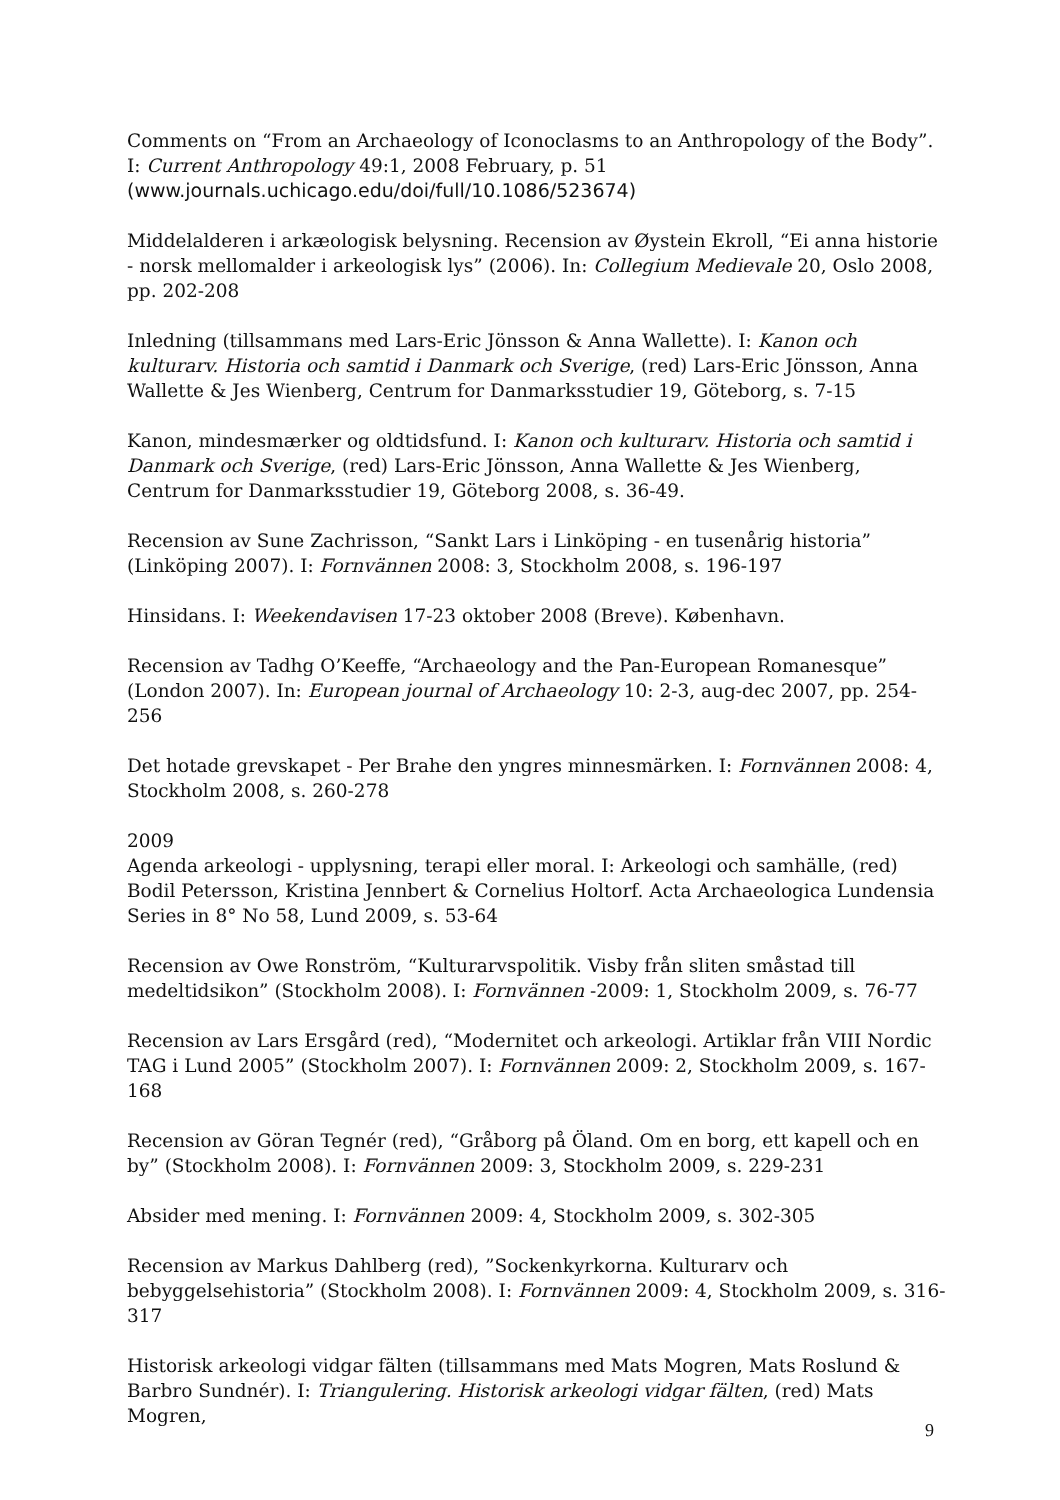Comments on “From an Archaeology of Iconoclasms to an Anthropology of the Body”. I: Current Anthropology 49:1, 2008 February, p. 51
(www.journals.uchicago.edu/doi/full/10.1086/523674)
Middelalderen i arkæologisk belysning. Recension av Øystein Ekroll, “Ei anna historie - norsk mellomalder i arkeologisk lys” (2006). In: Collegium Medievale 20, Oslo 2008, pp. 202-208
Inledning (tillsammans med Lars-Eric Jönsson & Anna Wallette). I: Kanon och kulturarv. Historia och samtid i Danmark och Sverige, (red) Lars-Eric Jönsson, Anna Wallette & Jes Wienberg, Centrum for Danmarksstudier 19, Göteborg, s. 7-15
Kanon, mindesmærker og oldtidsfund. I: Kanon och kulturarv. Historia och samtid i Danmark och Sverige, (red) Lars-Eric Jönsson, Anna Wallette & Jes Wienberg, Centrum for Danmarksstudier 19, Göteborg 2008, s. 36-49.
Recension av Sune Zachrisson, “Sankt Lars i Linköping - en tusenårig historia” (Linköping 2007). I: Fornvännen 2008: 3, Stockholm 2008, s. 196-197
Hinsidans. I: Weekendavisen 17-23 oktober 2008 (Breve). København.
Recension av Tadhg O’Keeffe, “Archaeology and the Pan-European Romanesque” (London 2007). In: European journal of Archaeology 10: 2-3, aug-dec 2007, pp. 254-256
Det hotade grevskapet - Per Brahe den yngres minnesmärken. I: Fornvännen 2008: 4, Stockholm 2008, s. 260-278
2009
Agenda arkeologi - upplysning, terapi eller moral. I: Arkeologi och samhälle, (red) Bodil Petersson, Kristina Jennbert & Cornelius Holtorf. Acta Archaeologica Lundensia Series in 8° No 58, Lund 2009, s. 53-64
Recension av Owe Ronström, “Kulturarvspolitik. Visby från sliten småstad till medeltidsikon” (Stockholm 2008). I: Fornvännen -2009: 1, Stockholm 2009, s. 76-77
Recension av Lars Ersgård (red), “Modernitet och arkeologi. Artiklar från VIII Nordic TAG i Lund 2005” (Stockholm 2007). I: Fornvännen 2009: 2, Stockholm 2009, s. 167-168
Recension av Göran Tegnér (red), “Gråborg på Öland. Om en borg, ett kapell och en by” (Stockholm 2008). I: Fornvännen 2009: 3, Stockholm 2009, s. 229-231
Absider med mening. I: Fornvännen 2009: 4, Stockholm 2009, s. 302-305
Recension av Markus Dahlberg (red), ”Sockenkyrkorna. Kulturarv och bebyggelsehistoria” (Stockholm 2008). I: Fornvännen 2009: 4, Stockholm 2009, s. 316-317
Historisk arkeologi vidgar fälten (tillsammans med Mats Mogren, Mats Roslund & Barbro Sundnér). I: Triangulering. Historisk arkeologi vidgar fälten, (red) Mats Mogren,
9